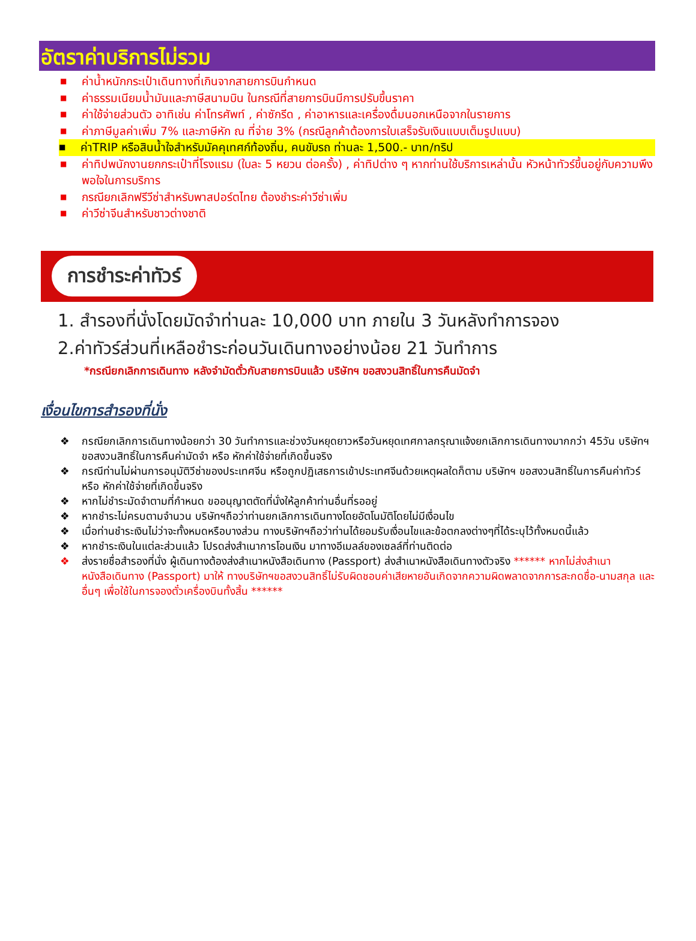อัตราค่าบริการไม่รวม
■ ค่าน้ำหนักกระเป๋าเดินทางที่เกินจากสายการบินกำหนด
■ ค่าธรรมเนียมน้ำมันและภาษีสนามบิน ในกรณีที่สายการบินมีการปรับขึ้นราคา
■ ค่าใช้จ่ายส่วนตัว อาทิเช่น ค่าโทรศัพท์ , ค่าซักรีด , ค่าอาหารและเครื่องดื่มนอกเหนือจากในรายการ
■ ค่าภาษีมูลค่าเพิ่ม 7% และภาษีหัก ณ ที่จ่าย 3% (กรณีลูกค้าต้องการใบเสร็จรับเงินแบบเต็มรูปแบบ)
■ ค่าTRIP หรือสินน้ำใจสำหรับมัคคุเทศก์ท้องถิ่น, คนขับรถ ท่านละ 1,500.- บาท/ทริป
■ ค่าทิปพนักงานยกกระเป๋าที่โรงแรม (ใบละ 5 หยวน ต่อครั้ง) , ค่าทิปต่าง ๆ หากท่านใช้บริการเหล่านั้น หัวหน้าทัวร์ขึ้นอยู่กับความพึงพอใจในการบริการ
■ กรณียกเลิกฟรีวีซ่าสำหรับพาสปอร์ตไทย ต้องชำระค่าวีซ่าเพิ่ม
■ ค่าวีซ่าจีนสำหรับชาวต่างชาติ
การชำระค่าทัวร์
1. สำรองที่นั่งโดยมัดจำท่านละ 10,000 บาท ภายใน 3 วันหลังทำการจอง
2.ค่าทัวร์ส่วนที่เหลือชำระก่อนวันเดินทางอย่างน้อย 21 วันทำการ
*กรณียกเลิกการเดินทาง หลังจำมัดตั๋วกับสายการบินแล้ว บริษัทฯ ขอสงวนสิทธิ์ในการคืนมัดจำ
เงื่อนไขการสำรองที่นั่ง
❖ กรณียกเลิกการเดินทางน้อยกว่า 30 วันทำการและช่วงวันหยุดยาวหรือวันหยุดเทศกาลกรุณาแจ้งยกเลิกการเดินทางมากกว่า 45วัน บริษัทฯ ขอสงวนสิทธิ์ในการคืนค่ามัดจำ หรือ หักค่าใช้จ่ายที่เกิดขึ้นจริง
❖ กรณีท่านไม่ผ่านการอนุมัติวีซ่าของประเทศจีน หรือถูกปฏิเสธการเข้าประเทศจีนด้วยเหตุผลใดก็ตาม บริษัทฯ ขอสงวนสิทธิ์ในการคืนค่าทัวร์ หรือ หักค่าใช้จ่ายที่เกิดขึ้นจริง
❖ หากไม่ชำระมัดจำตามที่กำหนด ขออนุญาตตัดที่นั่งให้ลูกค้าท่านอื่นที่รออยู่
❖ หากชำระไม่ครบตามจำนวน บริษัทฯถือว่าท่านยกเลิกการเดินทางโดยอัตโนมัติโดยไม่มีเงื่อนไข
❖ เมื่อท่านชำระเงินไม่ว่าจะทั้งหมดหรือบางส่วน ทางบริษัทฯถือว่าท่านได้ยอมรับเงื่อนไขและข้อตกลงต่างๆที่ได้ระบุไว้ทั้งหมดนี้แล้ว
❖ หากชำระเงินในแต่ละส่วนแล้ว โปรดส่งสำเนาการโอนเงิน มาทางอีเมลล์ของเซลล์ที่ท่านติดต่อ
❖ ส่งรายชื่อสำรองที่นั่ง ผู้เดินทางต้องส่งสำเนาหนังสือเดินทาง (Passport) ส่งสำเนาหนังสือเดินทางตัวจริง ****** หากไม่ส่งสำเนาหนังสือเดินทาง (Passport) มาให้ ทางบริษัทฯขอสงวนสิทธิ์ไม่รับผิดชอบค่าเสียหายอันเกิดจากความผิดพลาดจากการสะกดชื่อ-นามสกุล และอื่นๆ เพื่อใช้ในการจองตั๋วเครื่องบินทั้งสิ้น ******